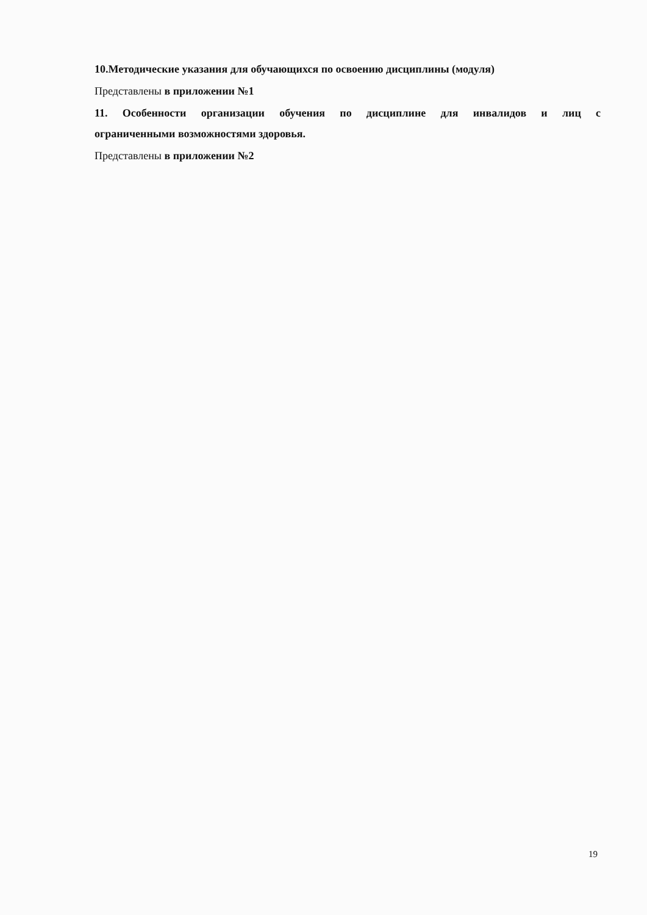10.Методические указания для обучающихся по освоению дисциплины (модуля)
Представлены в приложении №1
11. Особенности организации обучения по дисциплине для инвалидов и лиц с
ограниченными возможностями здоровья.
Представлены в приложении №2
19